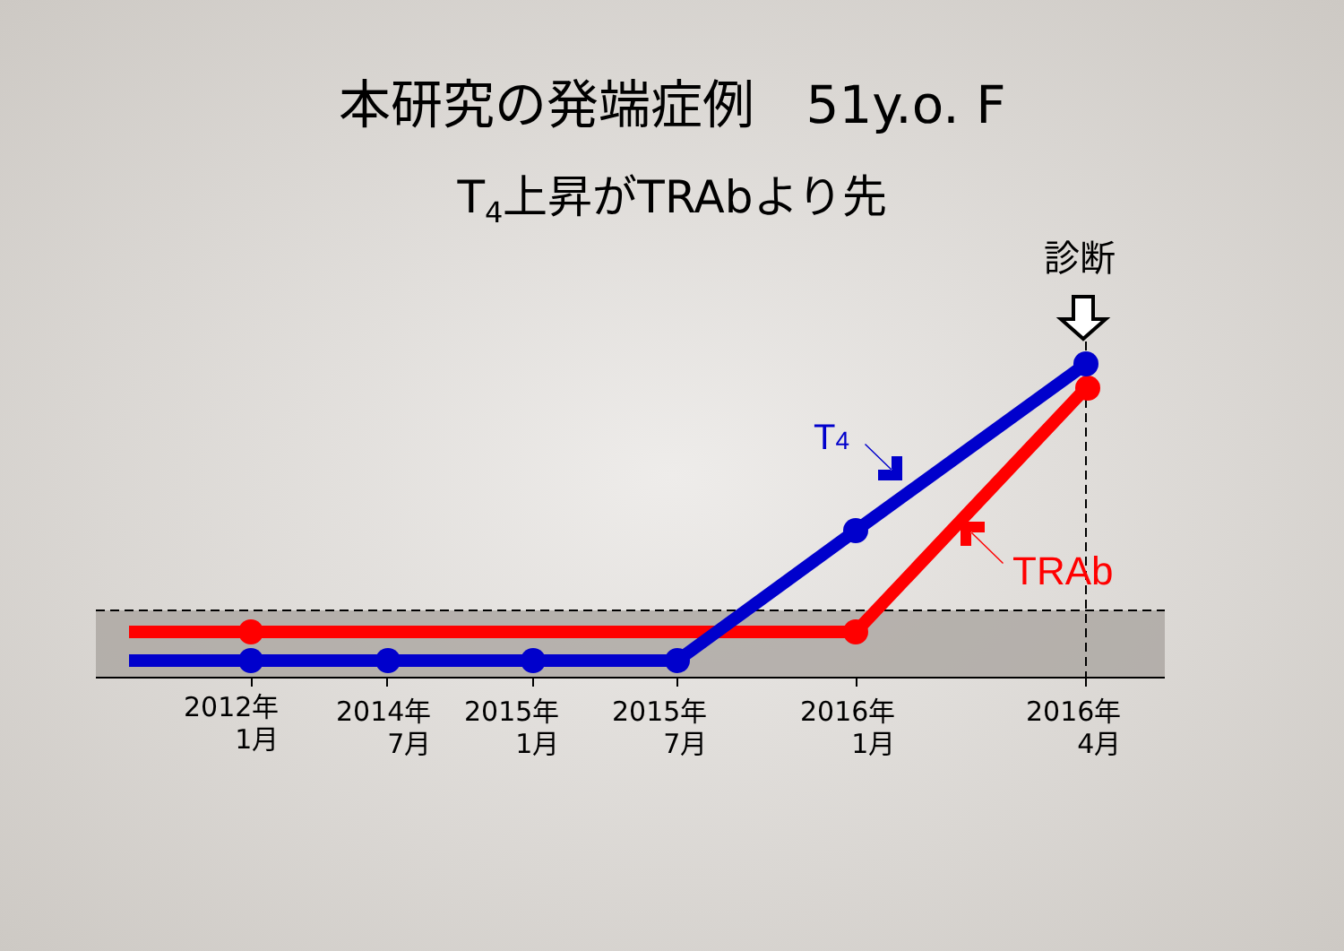本研究の発端症例　51y.o. F
T<sub>4</sub>上昇がTRAbより先
T4
TRAb
診断
2012年
1月
2014年
7月
2015年
1月
2015年
7月
2016年
1月
2016年
4月